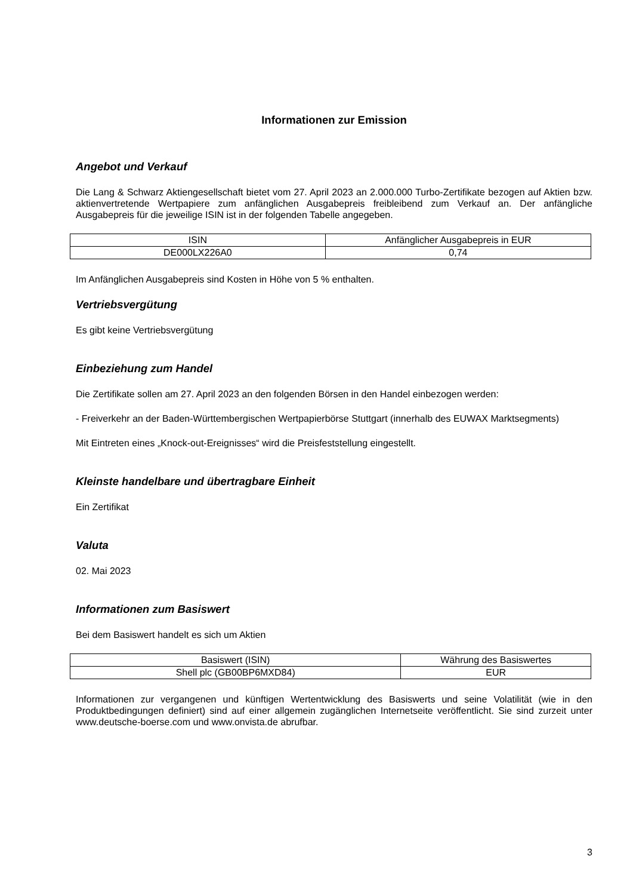Informationen zur Emission
Angebot und Verkauf
Die Lang & Schwarz Aktiengesellschaft bietet vom 27. April 2023 an 2.000.000 Turbo-Zertifikate bezogen auf Aktien bzw. aktienvertretende Wertpapiere zum anfänglichen Ausgabepreis freibleibend zum Verkauf an. Der anfängliche Ausgabepreis für die jeweilige ISIN ist in der folgenden Tabelle angegeben.
| ISIN | Anfänglicher Ausgabepreis in EUR |
| --- | --- |
| DE000LX226A0 | 0,74 |
Im Anfänglichen Ausgabepreis sind Kosten in Höhe von 5 % enthalten.
Vertriebsvergütung
Es gibt keine Vertriebsvergütung
Einbeziehung zum Handel
Die Zertifikate sollen am 27. April 2023 an den folgenden Börsen in den Handel einbezogen werden:
- Freiverkehr an der Baden-Württembergischen Wertpapierbörse Stuttgart (innerhalb des EUWAX Marktsegments)
Mit Eintreten eines „Knock-out-Ereignisses“ wird die Preisfeststellung eingestellt.
Kleinste handelbare und übertragbare Einheit
Ein Zertifikat
Valuta
02. Mai 2023
Informationen zum Basiswert
Bei dem Basiswert handelt es sich um Aktien
| Basiswert (ISIN) | Währung des Basiswertes |
| --- | --- |
| Shell plc (GB00BP6MXD84) | EUR |
Informationen zur vergangenen und künftigen Wertentwicklung des Basiswerts und seine Volatilität (wie in den Produktbedingungen definiert) sind auf einer allgemein zugänglichen Internetseite veröffentlicht. Sie sind zurzeit unter www.deutsche-boerse.com und www.onvista.de abrufbar.
3